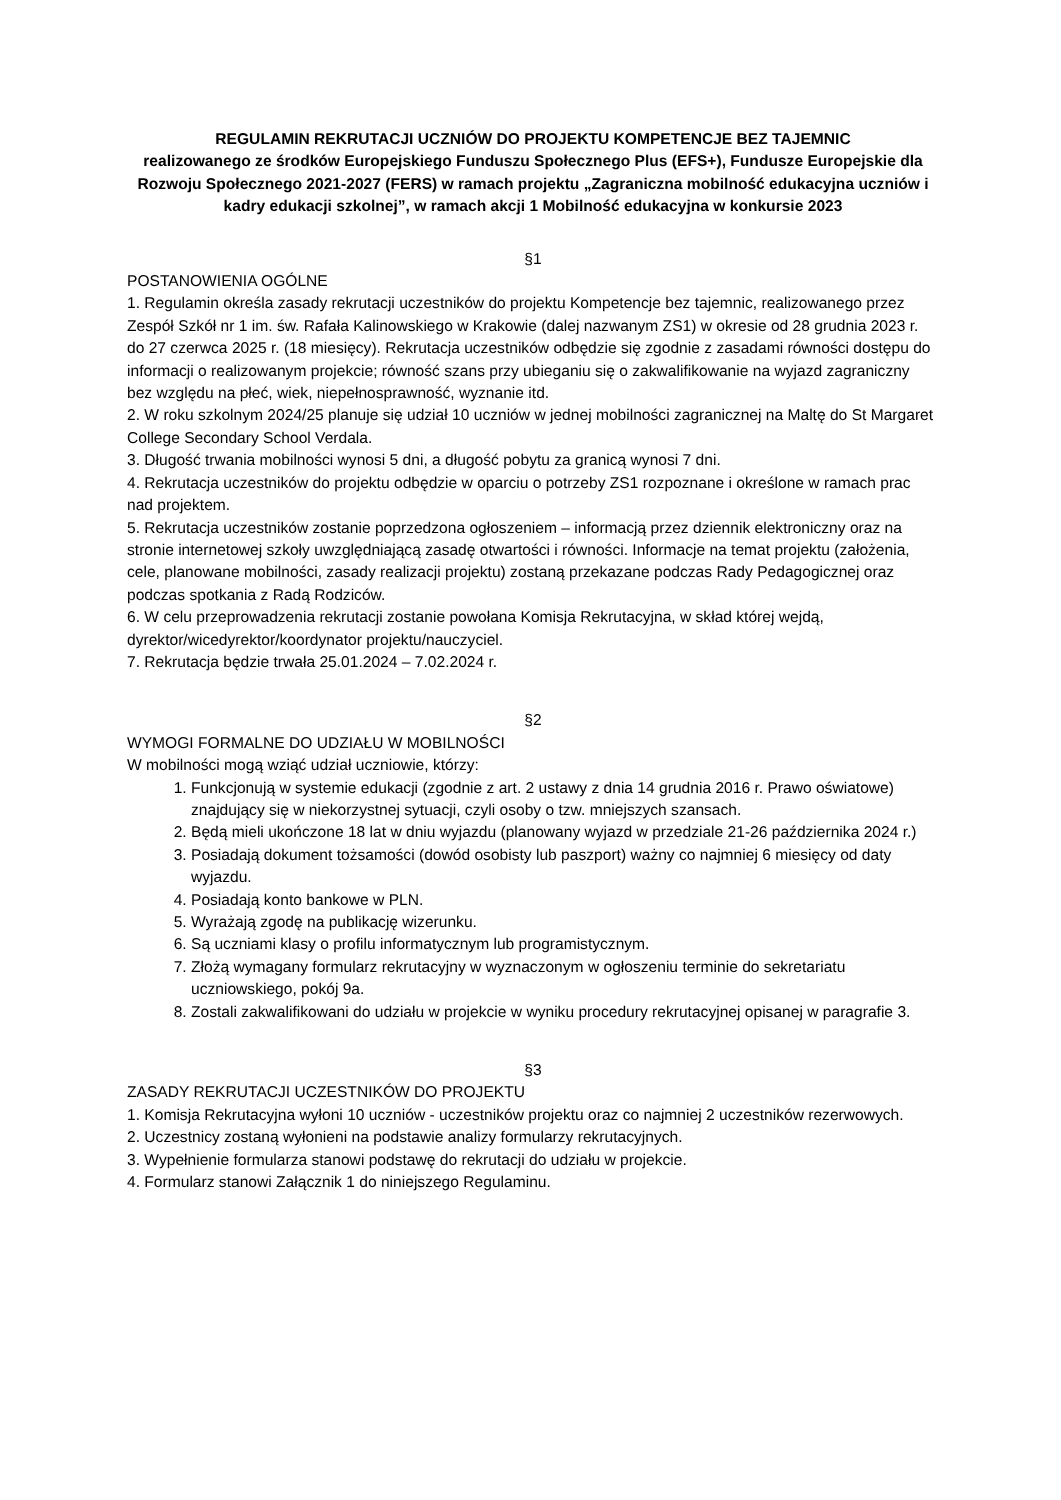REGULAMIN REKRUTACJI UCZNIÓW DO PROJEKTU KOMPETENCJE BEZ TAJEMNIC
realizowanego ze środków Europejskiego Funduszu Społecznego Plus (EFS+), Fundusze Europejskie dla Rozwoju Społecznego 2021-2027 (FERS) w ramach projektu „Zagraniczna mobilność edukacyjna uczniów i kadry edukacji szkolnej”, w ramach akcji 1 Mobilność edukacyjna w konkursie 2023
§1
POSTANOWIENIA OGÓLNE
1. Regulamin określa zasady rekrutacji uczestników do projektu Kompetencje bez tajemnic, realizowanego przez Zespół Szkół nr 1 im. św. Rafała Kalinowskiego w Krakowie (dalej nazwanym ZS1) w okresie od 28 grudnia 2023 r. do 27 czerwca 2025 r. (18 miesięcy). Rekrutacja uczestników odbędzie się zgodnie z zasadami równości dostępu do informacji o realizowanym projekcie; równość szans przy ubieganiu się o zakwalifikowanie na wyjazd zagraniczny bez względu na płeć, wiek, niepełnosprawność, wyznanie itd.
2. W roku szkolnym 2024/25 planuje się udział 10 uczniów w jednej mobilności zagranicznej na Maltę do St Margaret College Secondary School Verdala.
3. Długość trwania mobilności wynosi 5 dni, a długość pobytu za granicą wynosi 7 dni.
4. Rekrutacja uczestników do projektu odbędzie w oparciu o potrzeby ZS1 rozpoznane i określone w ramach prac nad projektem.
5. Rekrutacja uczestników zostanie poprzedzona ogłoszeniem – informacją przez dziennik elektroniczny oraz na stronie internetowej szkoły uwzględniającą zasadę otwartości i równości. Informacje na temat projektu (założenia, cele, planowane mobilności, zasady realizacji projektu) zostaną przekazane podczas Rady Pedagogicznej oraz podczas spotkania z Radą Rodziców.
6. W celu przeprowadzenia rekrutacji zostanie powołana Komisja Rekrutacyjna, w skład której wejdą, dyrektor/wicedyrektor/koordynator projektu/nauczyciel.
7. Rekrutacja będzie trwała 25.01.2024 – 7.02.2024 r.
§2
WYMOGI FORMALNE DO UDZIAŁU W MOBILNOŚCI
W mobilności mogą wziąć udział uczniowie, którzy:
1. Funkcjonują w systemie edukacji (zgodnie z art. 2 ustawy z dnia 14 grudnia 2016 r. Prawo oświatowe) znajdujący się w niekorzystnej sytuacji, czyli osoby o tzw. mniejszych szansach.
2. Będą mieli ukończone 18 lat w dniu wyjazdu (planowany wyjazd w przedziale 21-26 października 2024 r.)
3. Posiadają dokument tożsamości (dowód osobisty lub paszport) ważny co najmniej 6 miesięcy od daty wyjazdu.
4. Posiadają konto bankowe w PLN.
5. Wyrażają zgodę na publikację wizerunku.
6. Są uczniami klasy o profilu informatycznym lub programistycznym.
7. Złożą wymagany formularz rekrutacyjny w wyznaczonym w ogłoszeniu terminie do sekretariatu uczniowskiego, pokój 9a.
8. Zostali zakwalifikowani do udziału w projekcie w wyniku procedury rekrutacyjnej opisanej w paragrafie 3.
§3
ZASADY REKRUTACJI UCZESTNIKÓW DO PROJEKTU
1. Komisja Rekrutacyjna wyłoni 10 uczniów - uczestników projektu oraz co najmniej 2 uczestników rezerwowych.
2. Uczestnicy zostaną wyłonieni na podstawie analizy formularzy rekrutacyjnych.
3. Wypełnienie formularza stanowi podstawę do rekrutacji do udziału w projekcie.
4. Formularz stanowi Załącznik 1 do niniejszego Regulaminu.